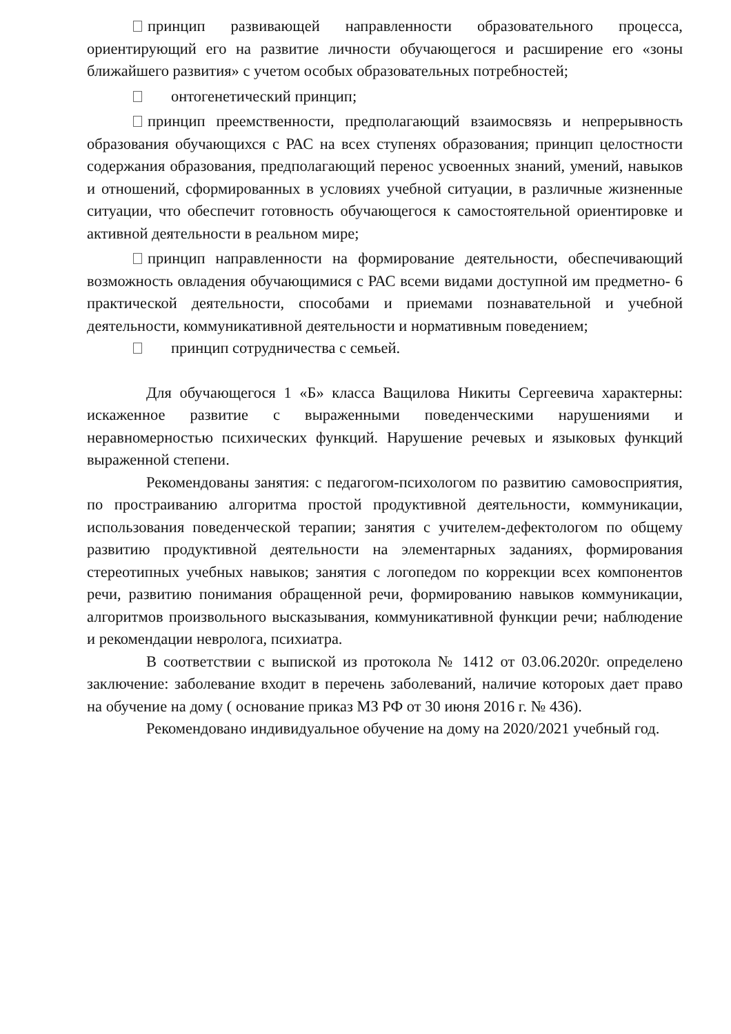принцип развивающей направленности образовательного процесса, ориентирующий его на развитие личности обучающегося и расширение его «зоны ближайшего развития» с учетом особых образовательных потребностей;
онтогенетический принцип;
принцип преемственности, предполагающий взаимосвязь и непрерывность образования обучающихся с РАС на всех ступенях образования; принцип целостности содержания образования, предполагающий перенос усвоенных знаний, умений, навыков и отношений, сформированных в условиях учебной ситуации, в различные жизненные ситуации, что обеспечит готовность обучающегося к самостоятельной ориентировке и активной деятельности в реальном мире;
принцип направленности на формирование деятельности, обеспечивающий возможность овладения обучающимися с РАС всеми видами доступной им предметно- 6 практической деятельности, способами и приемами познавательной и учебной деятельности, коммуникативной деятельности и нормативным поведением;
принцип сотрудничества с семьей.
Для обучающегося 1 «Б» класса Ващилова Никиты Сергеевича характерны: искаженное развитие с выраженными поведенческими нарушениями и неравномерностью психических функций. Нарушение речевых и языковых функций выраженной степени.
Рекомендованы занятия: с педагогом-психологом по развитию самовосприятия, по простраиванию алгоритма простой продуктивной деятельности, коммуникации, использования поведенческой терапии; занятия с учителем-дефектологом по общему развитию продуктивной деятельности на элементарных заданиях, формирования стереотипных учебных навыков; занятия с логопедом по коррекции всех компонентов речи, развитию понимания обращенной речи, формированию навыков коммуникации, алгоритмов произвольного высказывания, коммуникативной функции речи; наблюдение и рекомендации невролога, психиатра.
В соответствии с выпиской из протокола № 1412 от 03.06.2020г. определено заключение: заболевание входит в перечень заболеваний, наличие котороых дает право на обучение на дому ( основание приказ МЗ РФ от 30 июня 2016 г. № 436).
Рекомендовано индивидуальное обучение на дому на 2020/2021 учебный год.